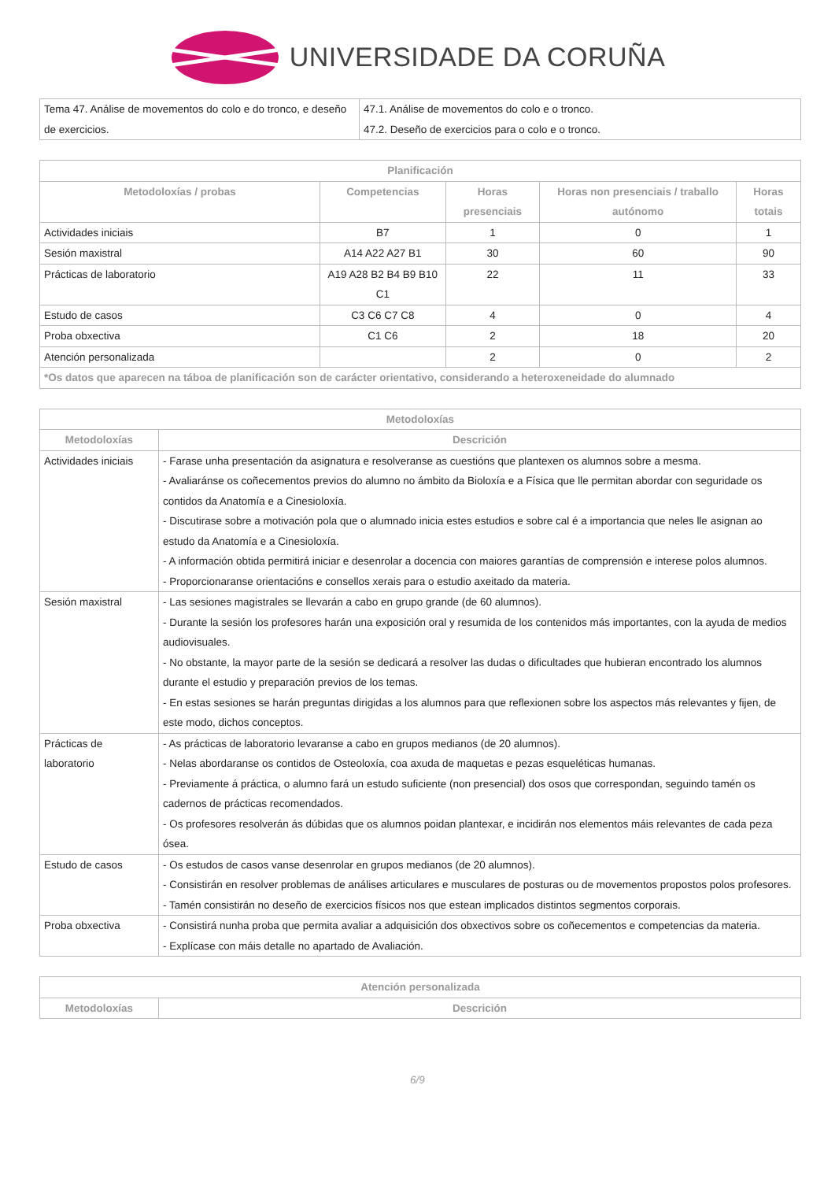UNIVERSIDADE DA CORUÑA
| Tema 47. Análise de movementos do colo e do tronco, e deseño de exercicios. | 47.1. Análise de movementos do colo e o tronco. 47.2. Deseño de exercicios para o colo e o tronco. |
| Planificación | | | | |
| --- | --- | --- | --- | --- |
| Metodoloxías / probas | Competencias | Horas presenciais | Horas non presenciais / traballo autónomo | Horas totais |
| Actividades iniciais | B7 | 1 | 0 | 1 |
| Sesión maxistral | A14 A22 A27 B1 | 30 | 60 | 90 |
| Prácticas de laboratorio | A19 A28 B2 B4 B9 B10 C1 | 22 | 11 | 33 |
| Estudo de casos | C3 C6 C7 C8 | 4 | 0 | 4 |
| Proba obxectiva | C1 C6 | 2 | 18 | 20 |
| Atención personalizada | | 2 | 0 | 2 |
| *Os datos que aparecen na táboa de planificación son de carácter orientativo, considerando a heteroxeneidade do alumnado | | | | |
| Metodoloxías | |
| --- | --- |
| Metodoloxías | Descrición |
| Actividades iniciais | - Farase unha presentación da asignatura e resolveranse as cuestións que plantexen os alumnos sobre a mesma. - Avaliaránse os coñecementos previos do alumno no ámbito da Bioloxía e a Física que lle permitan abordar con seguridade os contidos da Anatomía e a Cinesioloxía. - Discutirase sobre a motivación pola que o alumnado inicia estes estudios e sobre cal é a importancia que neles lle asignan ao estudo da Anatomía e a Cinesioloxía. - A información obtida permitirá iniciar e desenrolar a docencia con maiores garantías de comprensión e interese polos alumnos. - Proporcionaranse orientacións e consellos xerais para o estudio axeitado da materia. |
| Sesión maxistral | - Las sesiones magistrales se llevarán a cabo en grupo grande (de 60 alumnos). - Durante la sesión los profesores harán una exposición oral y resumida de los contenidos más importantes, con la ayuda de medios audiovisuales. - No obstante, la mayor parte de la sesión se dedicará a resolver las dudas o dificultades que hubieran encontrado los alumnos durante el estudio y preparación previos de los temas. - En estas sesiones se harán preguntas dirigidas a los alumnos para que reflexionen sobre los aspectos más relevantes y fijen, de este modo, dichos conceptos. |
| Prácticas de laboratorio | - As prácticas de laboratorio levaranse a cabo en grupos medianos (de 20 alumnos). - Nelas abordaranse os contidos de Osteoloxía, coa axuda de maquetas e pezas esqueléticas humanas. - Previamente á práctica, o alumno fará un estudo suficiente (non presencial) dos osos que correspondan, seguindo tamén os cadernos de prácticas recomendados. - Os profesores resolverán ás dúbidas que os alumnos poidan plantexar, e incidirán nos elementos máis relevantes de cada peza ósea. |
| Estudo de casos | - Os estudos de casos vanse desenrolar en grupos medianos (de 20 alumnos). - Consistirán en resolver problemas de análises articulares e musculares de posturas ou de movementos propostos polos profesores. - Tamén consistirán no deseño de exercicios físicos nos que estean implicados distintos segmentos corporais. |
| Proba obxectiva | - Consistirá nunha proba que permita avaliar a adquisición dos obxectivos sobre os coñecementos e competencias da materia. - Explícase con máis detalle no apartado de Avaliación. |
| Atención personalizada | |
| --- | --- |
| Metodoloxías | Descrición |
6/9